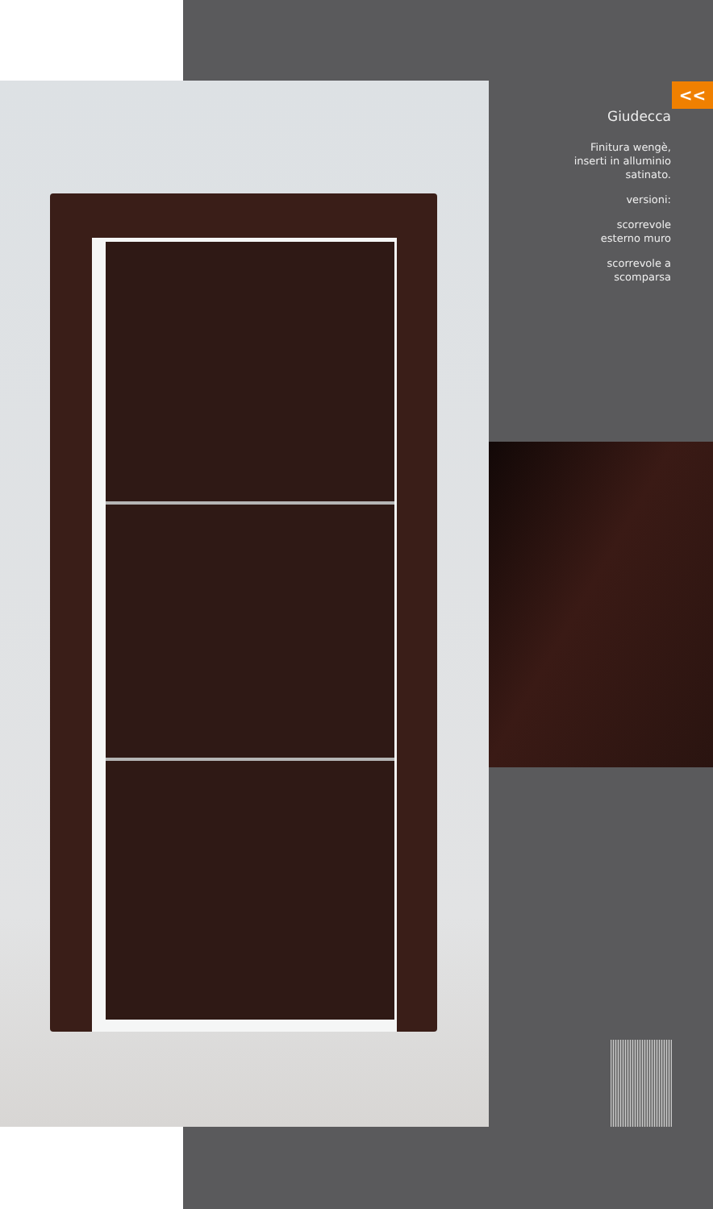<<
Giudecca
Finitura wengè,
inserti in alluminio
satinato.
versioni:
scorrevole
esterno muro
scorrevole a
scomparsa